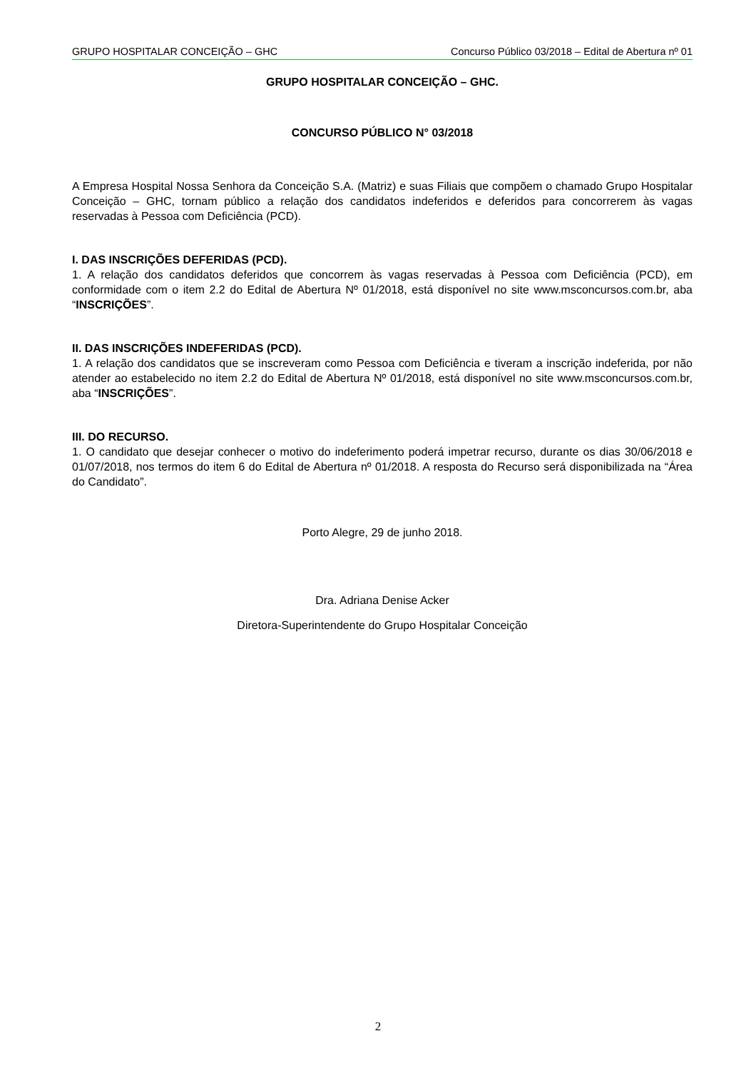GRUPO HOSPITALAR CONCEIÇÃO – GHC Concurso Público 03/2018 – Edital de Abertura nº 01
GRUPO HOSPITALAR CONCEIÇÃO – GHC.
CONCURSO PÚBLICO N° 03/2018
A Empresa Hospital Nossa Senhora da Conceição S.A. (Matriz) e suas Filiais que compõem o chamado Grupo Hospitalar Conceição – GHC, tornam público a relação dos candidatos indeferidos e deferidos para concorrerem às vagas reservadas à Pessoa com Deficiência (PCD).
I. DAS INSCRIÇÕES DEFERIDAS (PCD).
1. A relação dos candidatos deferidos que concorrem às vagas reservadas à Pessoa com Deficiência (PCD), em conformidade com o item 2.2 do Edital de Abertura Nº 01/2018, está disponível no site www.msconcursos.com.br, aba “INSCRIÇÕES”.
II. DAS INSCRIÇÕES INDEFERIDAS (PCD).
1. A relação dos candidatos que se inscreveram como Pessoa com Deficiência e tiveram a inscrição indeferida, por não atender ao estabelecido no item 2.2 do Edital de Abertura Nº 01/2018, está disponível no site www.msconcursos.com.br, aba “INSCRIÇÕES”.
III. DO RECURSO.
1. O candidato que desejar conhecer o motivo do indeferimento poderá impetrar recurso, durante os dias 30/06/2018 e 01/07/2018, nos termos do item 6 do Edital de Abertura nº 01/2018. A resposta do Recurso será disponibilizada na “Área do Candidato”.
Porto Alegre, 29 de junho 2018.
Dra. Adriana Denise Acker
Diretora-Superintendente do Grupo Hospitalar Conceição
2